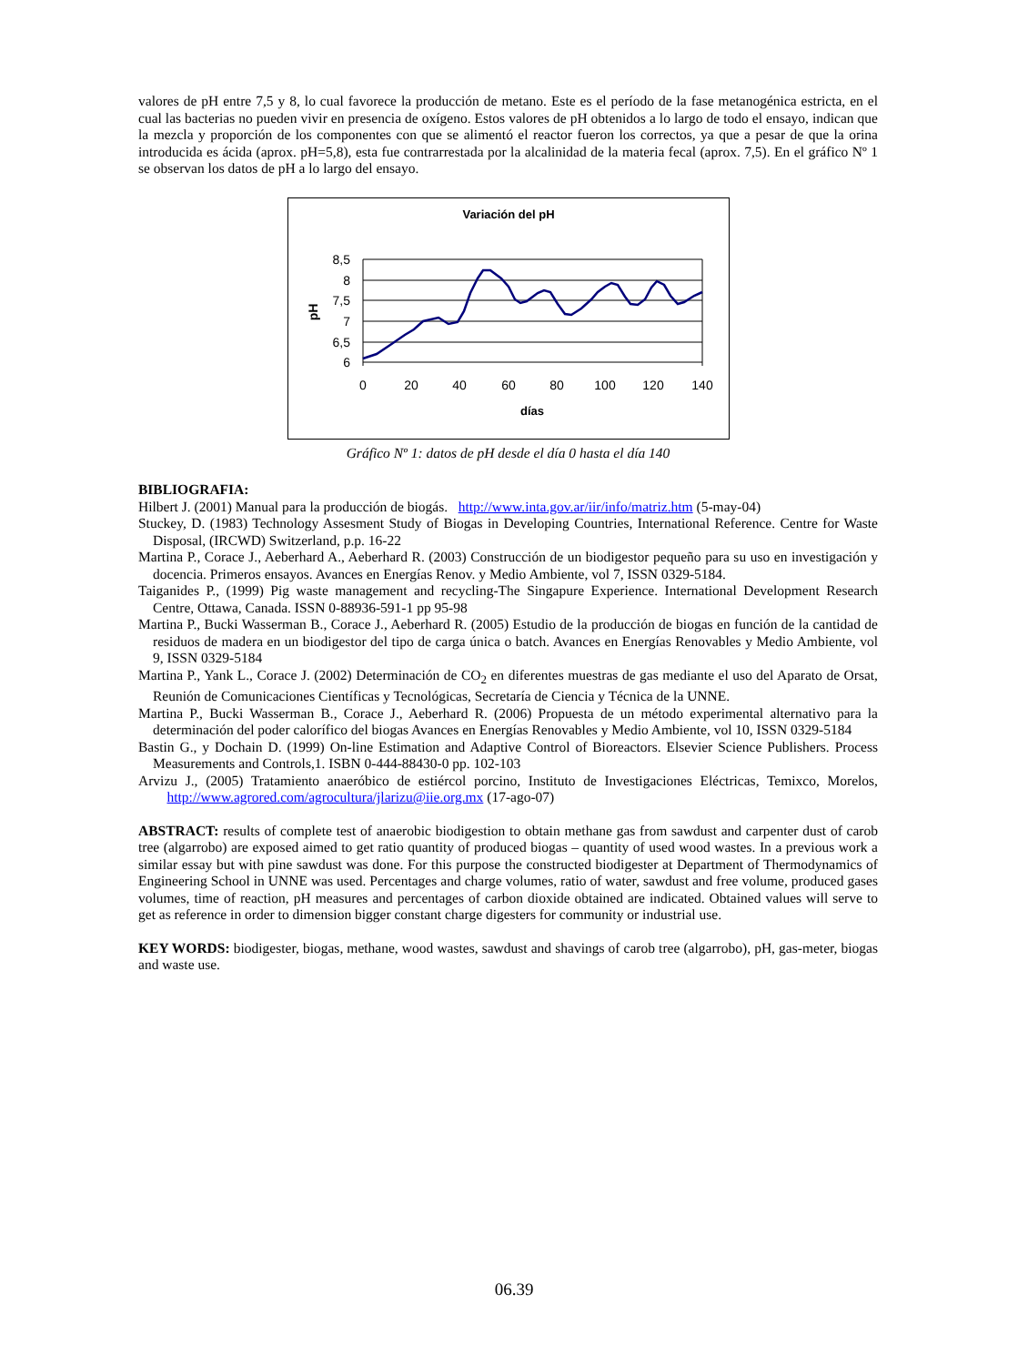valores de pH entre 7,5 y 8, lo cual favorece la producción de metano. Este es el período de la fase metanogénica estricta, en el cual las bacterias no pueden vivir en presencia de oxígeno. Estos valores de pH obtenidos a lo largo de todo el ensayo, indican que la mezcla y proporción de los componentes con que se alimentó el reactor fueron los correctos, ya que a pesar de que la orina introducida es ácida (aprox. pH=5,8), esta fue contrarrestada por la alcalinidad de la materia fecal (aprox. 7,5). En el gráfico Nº 1 se observan los datos de pH a lo largo del ensayo.
Variación del pH
8,5
8
7,5
7
6,5
6
0
20
40
60
80
100
120
140
días
pH
Gráfico Nº 1: datos de pH desde el día 0 hasta el día 140
BIBLIOGRAFIA:
Hilbert J. (2001) Manual para la producción de biogás. http://www.inta.gov.ar/iir/info/matriz.htm (5-may-04)
Stuckey, D. (1983) Technology Assesment Study of Biogas in Developing Countries, International Reference. Centre for Waste Disposal, (IRCWD) Switzerland, p.p. 16-22
Martina P., Corace J., Aeberhard A., Aeberhard R. (2003) Construcción de un biodigestor pequeño para su uso en investigación y docencia. Primeros ensayos. Avances en Energías Renov. y Medio Ambiente, vol 7, ISSN 0329-5184.
Taiganides P., (1999) Pig waste management and recycling-The Singapure Experience. International Development Research Centre, Ottawa, Canada. ISSN 0-88936-591-1 pp 95-98
Martina P., Bucki Wasserman B., Corace J., Aeberhard R. (2005) Estudio de la producción de biogas en función de la cantidad de residuos de madera en un biodigestor del tipo de carga única o batch. Avances en Energías Renovables y Medio Ambiente, vol 9, ISSN 0329-5184
Martina P., Yank L., Corace J. (2002) Determinación de CO<sub>2</sub> en diferentes muestras de gas mediante el uso del Aparato de Orsat, Reunión de Comunicaciones Científicas y Tecnológicas, Secretaría de Ciencia y Técnica de la UNNE.
Martina P., Bucki Wasserman B., Corace J., Aeberhard R. (2006) Propuesta de un método experimental alternativo para la determinación del poder calorífico del biogas Avances en Energías Renovables y Medio Ambiente, vol 10, ISSN 0329-5184
Bastin G., y Dochain D. (1999) On-line Estimation and Adaptive Control of Bioreactors. Elsevier Science Publishers. Process Measurements and Controls,1. ISBN 0-444-88430-0 pp. 102-103
Arvizu J., (2005) Tratamiento anaeróbico de estiércol porcino, Instituto de Investigaciones Eléctricas, Temixco, Morelos, http://www.agrored.com/agrocultura/jlarizu@iie.org.mx (17-ago-07)
ABSTRACT: results of complete test of anaerobic biodigestion to obtain methane gas from sawdust and carpenter dust of carob tree (algarrobo) are exposed aimed to get ratio quantity of produced biogas – quantity of used wood wastes. In a previous work a similar essay but with pine sawdust was done. For this purpose the constructed biodigester at Department of Thermodynamics of Engineering School in UNNE was used. Percentages and charge volumes, ratio of water, sawdust and free volume, produced gases volumes, time of reaction, pH measures and percentages of carbon dioxide obtained are indicated. Obtained values will serve to get as reference in order to dimension bigger constant charge digesters for community or industrial use.
KEY WORDS: biodigester, biogas, methane, wood wastes, sawdust and shavings of carob tree (algarrobo), pH, gas-meter, biogas and waste use.
06.39